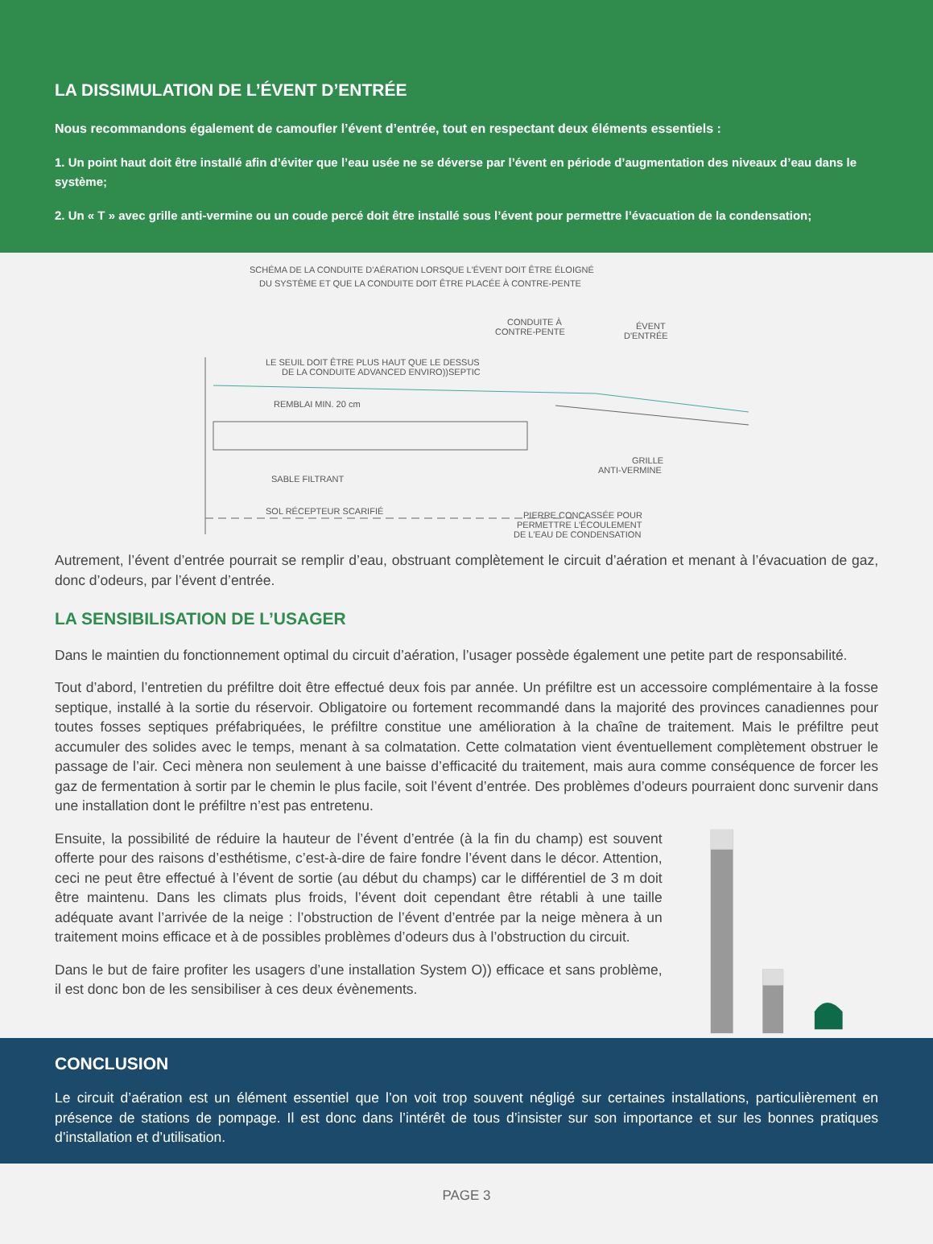LA DISSIMULATION DE L’ÉVENT D’ENTRÉE
Nous recommandons également de camoufler l’évent d’entrée, tout en respectant deux éléments essentiels :
1. Un point haut doit être installé afin d’éviter que l’eau usée ne se déverse par l’évent en période d’augmentation des niveaux d’eau dans le système;
2. Un « T » avec grille anti-vermine ou un coude percé doit être installé sous l’évent pour permettre l’évacuation de la condensation;
SCHÉMA DE LA CONDUITE D'AÉRATION LORSQUE L'ÉVENT DOIT ÊTRE ÉLOIGNÉ
DU SYSTÈME ET QUE LA CONDUITE DOIT ÊTRE PLACÉE À CONTRE-PENTE
CONDUITE À
CONTRE-PENTE
ÉVENT
D'ENTRÉE
LE SEUIL DOIT ÊTRE PLUS HAUT QUE LE DESSUS
DE LA CONDUITE ADVANCED ENVIRO))SEPTIC
REMBLAI MIN. 20 cm
SABLE FILTRANT
SOL RÉCEPTEUR SCARIFIÉ
GRILLE
ANTI-VERMINE
PIERRE CONCASSÉE POUR
PERMETTRE L'ÉCOULEMENT
DE L'EAU DE CONDENSATION
Autrement, l’évent d’entrée pourrait se remplir d’eau, obstruant complètement le circuit d’aération et menant à l’évacuation de gaz, donc d’odeurs, par l’évent d’entrée.
LA SENSIBILISATION DE L’USAGER
Dans le maintien du fonctionnement optimal du circuit d’aération, l’usager possède également une petite part de responsabilité.
Tout d’abord, l’entretien du préfiltre doit être effectué deux fois par année. Un préfiltre est un accessoire complémentaire à la fosse septique, installé à la sortie du réservoir. Obligatoire ou fortement recommandé dans la majorité des provinces canadiennes pour toutes fosses septiques préfabriquées, le préfiltre constitue une amélioration à la chaîne de traitement. Mais le préfiltre peut accumuler des solides avec le temps, menant à sa colmatation. Cette colmatation vient éventuellement complètement obstruer le passage de l’air. Ceci mènera non seulement à une baisse d’efficacité du traitement, mais aura comme conséquence de forcer les gaz de fermentation à sortir par le chemin le plus facile, soit l’évent d’entrée. Des problèmes d’odeurs pourraient donc survenir dans une installation dont le préfiltre n’est pas entretenu.
Ensuite, la possibilité de réduire la hauteur de l’évent d’entrée (à la fin du champ) est souvent offerte pour des raisons d’esthétisme, c’est-à-dire de faire fondre l’évent dans le décor. Attention, ceci ne peut être effectué à l’évent de sortie (au début du champs) car le différentiel de 3 m doit être maintenu. Dans les climats plus froids, l’évent doit cependant être rétabli à une taille adéquate avant l’arrivée de la neige : l’obstruction de l’évent d’entrée par la neige mènera à un traitement moins efficace et à de possibles problèmes d’odeurs dus à l’obstruction du circuit.
Dans le but de faire profiter les usagers d’une installation System O)) efficace et sans problème, il est donc bon de les sensibiliser à ces deux évènements.
CONCLUSION
Le circuit d’aération est un élément essentiel que l’on voit trop souvent négligé sur certaines installations, particulièrement en présence de stations de pompage. Il est donc dans l’intérêt de tous d’insister sur son importance et sur les bonnes pratiques d’installation et d’utilisation.
PAGE 3